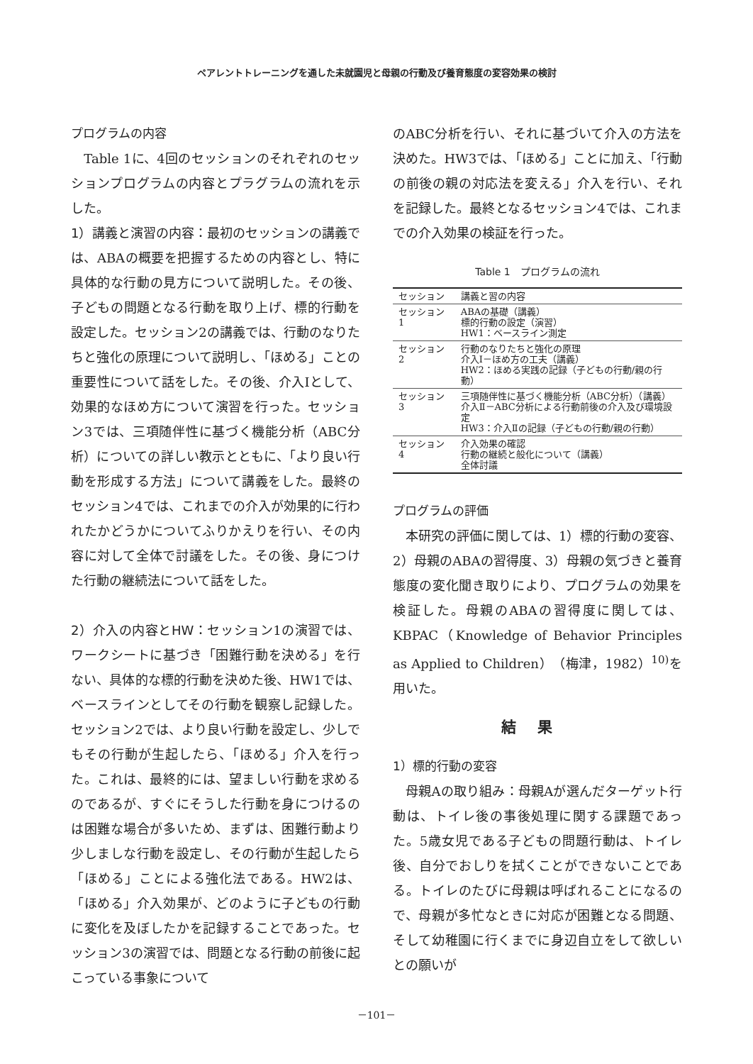ペアレントトレーニングを通した未就園児と母親の行動及び養育態度の変容効果の検討
プログラムの内容
　Table 1に、4回のセッションのそれぞれのセッションプログラムの内容とプラグラムの流れを示した。
1）講義と演習の内容：最初のセッションの講義では、ABAの概要を把握するための内容とし、特に具体的な行動の見方について説明した。その後、子どもの問題となる行動を取り上げ、標的行動を設定した。セッション2の講義では、行動のなりたちと強化の原理について説明し、「ほめる」ことの重要性について話をした。その後、介入Iとして、効果的なほめ方について演習を行った。セッション3では、三項随伴性に基づく機能分析（ABC分析）についての詳しい教示とともに、「より良い行動を形成する方法」について講義をした。最終のセッション4では、これまでの介入が効果的に行われたかどうかについてふりかえりを行い、その内容に対して全体で討議をした。その後、身につけた行動の継続法について話をした。
2）介入の内容とHW：セッション1の演習では、ワークシートに基づき「困難行動を決める」を行ない、具体的な標的行動を決めた後、HW1では、ベースラインとしてその行動を観察し記録した。セッション2では、より良い行動を設定し、少しでもその行動が生起したら、「ほめる」介入を行った。これは、最終的には、望ましい行動を求めるのであるが、すぐにそうした行動を身につけるのは困難な場合が多いため、まずは、困難行動より少しましな行動を設定し、その行動が生起したら「ほめる」ことによる強化法である。HW2は、「ほめる」介入効果が、どのように子どもの行動に変化を及ぼしたかを記録することであった。セッション3の演習では、問題となる行動の前後に起こっている事象について
のABC分析を行い、それに基づいて介入の方法を決めた。HW3では、「ほめる」ことに加え、「行動の前後の親の対応法を変える」介入を行い、それを記録した。最終となるセッション4では、これまでの介入効果の検証を行った。
Table 1　プログラムの流れ
| セッション | 講義と習の内容 |
| --- | --- |
| セッション1 | ABAの基礎（講義） 標的行動の設定（演習） HW1：ベースライン測定 |
| セッション2 | 行動のなりたちと強化の原理 介入Ⅰ－ほめ方の工夫（講義） HW2：ほめる実践の記録（子どもの行動/親の行動） |
| セッション3 | 三項随伴性に基づく機能分析（ABC分析）（講義） 介入Ⅱ－ABC分析による行動前後の介入及び環境設定 HW3：介入Ⅱの記録（子どもの行動/親の行動） |
| セッション4 | 介入効果の確認 行動の継続と般化について（講義） 全体討議 |
プログラムの評価
　本研究の評価に関しては、1）標的行動の変容、2）母親のABAの習得度、3）母親の気づきと養育態度の変化聞き取りにより、プログラムの効果を検証した。母親のABAの習得度に関しては、KBPAC（Knowledge of Behavior Principles as Applied to Children）（梅津，1982）<sup>10)</sup>を用いた。
結果
1）標的行動の変容
　母親Aの取り組み：母親Aが選んだターゲット行動は、トイレ後の事後処理に関する課題であった。5歳女児である子どもの問題行動は、トイレ後、自分でおしりを拭くことができないことである。トイレのたびに母親は呼ばれることになるので、母親が多忙なときに対応が困難となる問題、そして幼稚園に行くまでに身辺自立をして欲しいとの願いが
－101－